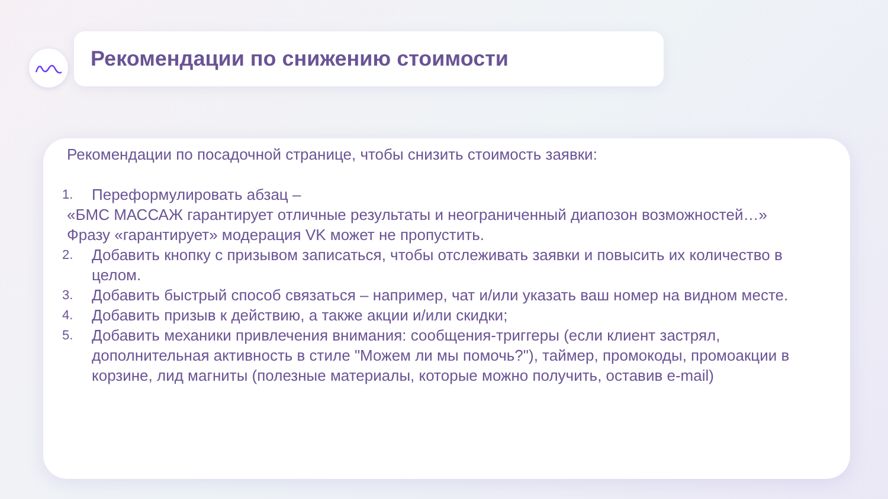Рекомендации по снижению стоимости
Рекомендации по посадочной странице, чтобы снизить стоимость заявки:
1. Переформулировать абзац –
«БМС МАССАЖ гарантирует отличные результаты и неограниченный диапозон возможностей…»
Фразу «гарантирует» модерация VK может не пропустить.
2. Добавить кнопку с призывом записаться, чтобы отслеживать заявки и повысить их количество в целом.
3. Добавить быстрый способ связаться – например, чат и/или указать ваш номер на видном месте.
4. Добавить призыв к действию, а также акции и/или скидки;
5. Добавить механики привлечения внимания: сообщения-триггеры (если клиент застрял, дополнительная активность в стиле "Можем ли мы помочь?"), таймер, промокоды, промоакции в корзине, лид магниты (полезные материалы, которые можно получить, оставив e-mail)